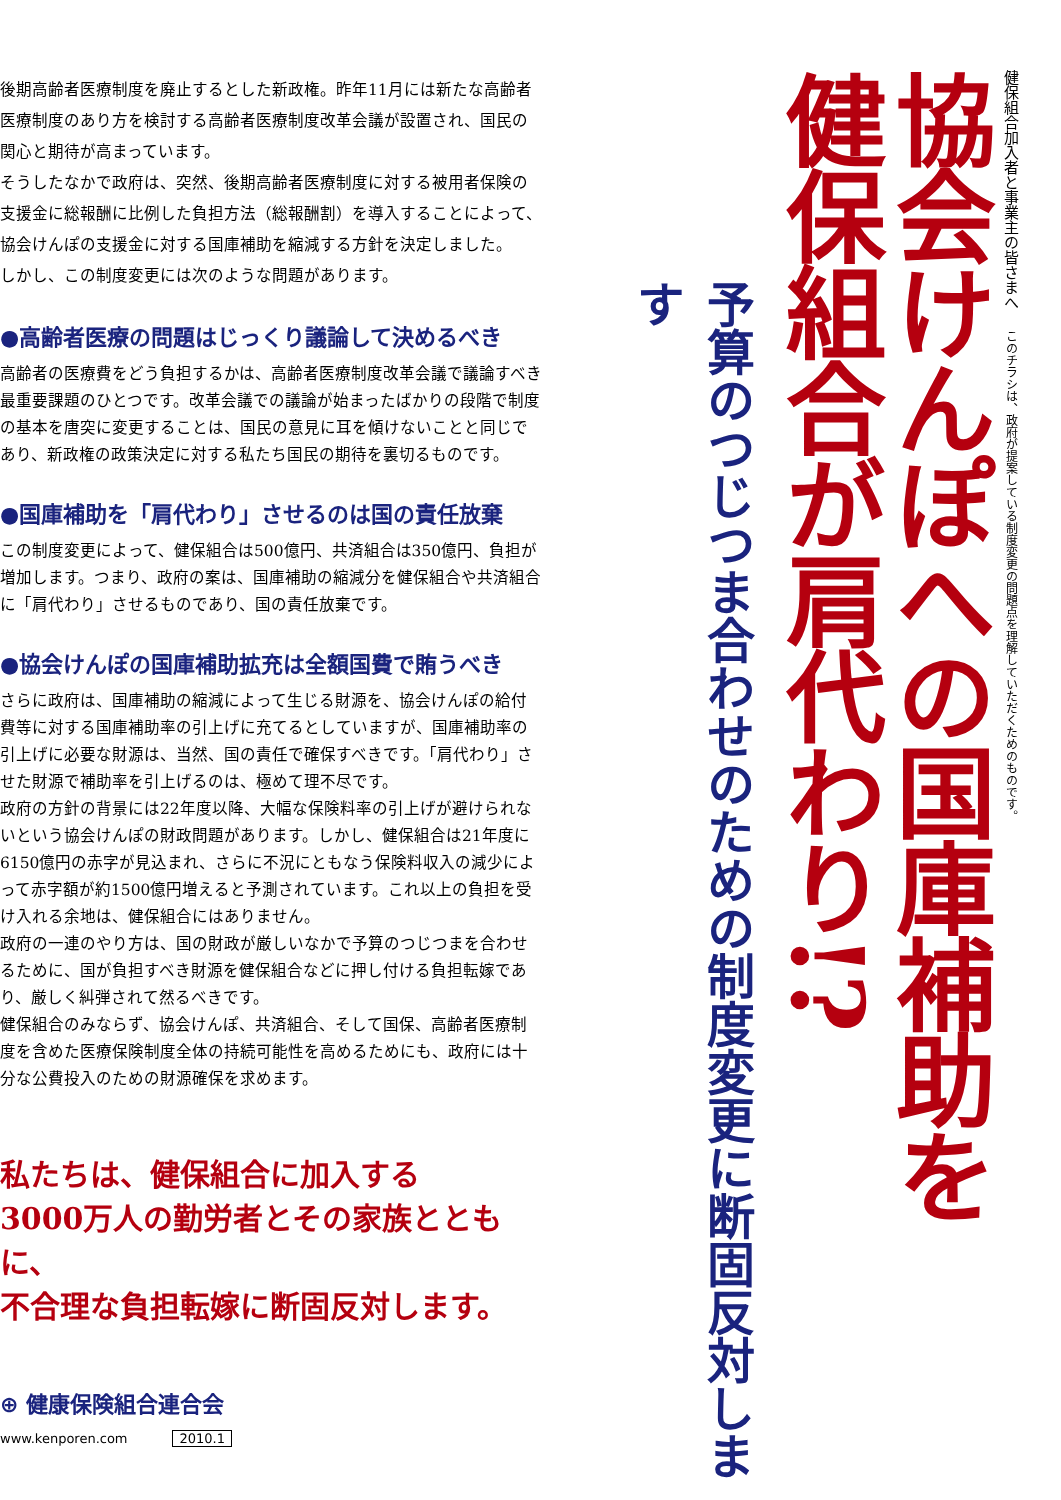健保組合加入者と事業主の皆さまへこのチラシは、政府が提案している制度変更の問題点を理解していただくためのものです。
協会けんぽへの国庫補助を
健保組合が肩代わり!?
予算のつじつま合わせのための制度変更に断固反対します
後期高齢者医療制度を廃止するとした新政権。昨年11月には新たな高齢者医療制度のあり方を検討する高齢者医療制度改革会議が設置され、国民の関心と期待が高まっています。
そうしたなかで政府は、突然、後期高齢者医療制度に対する被用者保険の支援金に総報酬に比例した負担方法（総報酬割）を導入することによって、協会けんぽの支援金に対する国庫補助を縮減する方針を決定しました。
しかし、この制度変更には次のような問題があります。
●高齢者医療の問題はじっくり議論して決めるべき
高齢者の医療費をどう負担するかは、高齢者医療制度改革会議で議論すべき最重要課題のひとつです。改革会議での議論が始まったばかりの段階で制度の基本を唐突に変更することは、国民の意見に耳を傾けないことと同じであり、新政権の政策決定に対する私たち国民の期待を裏切るものです。
●国庫補助を「肩代わり」させるのは国の責任放棄
この制度変更によって、健保組合は500億円、共済組合は350億円、負担が増加します。つまり、政府の案は、国庫補助の縮減分を健保組合や共済組合に「肩代わり」させるものであり、国の責任放棄です。
●協会けんぽの国庫補助拡充は全額国費で賄うべき
さらに政府は、国庫補助の縮減によって生じる財源を、協会けんぽの給付費等に対する国庫補助率の引上げに充てるとしていますが、国庫補助率の引上げに必要な財源は、当然、国の責任で確保すべきです。「肩代わり」させた財源で補助率を引上げるのは、極めて理不尽です。
政府の方針の背景には22年度以降、大幅な保険料率の引上げが避けられないという協会けんぽの財政問題があります。しかし、健保組合は21年度に6150億円の赤字が見込まれ、さらに不況にともなう保険料収入の減少によって赤字額が約1500億円増えると予測されています。これ以上の負担を受け入れる余地は、健保組合にはありません。
政府の一連のやり方は、国の財政が厳しいなかで予算のつじつまを合わせるために、国が負担すべき財源を健保組合などに押し付ける負担転嫁であり、厳しく糾弾されて然るべきです。
健保組合のみならず、協会けんぽ、共済組合、そして国保、高齢者医療制度を含めた医療保険制度全体の持続可能性を高めるためにも、政府には十分な公費投入のための財源確保を求めます。
私たちは、健保組合に加入する
3000万人の勤労者とその家族とともに、
不合理な負担転嫁に断固反対します。
⊕ 健康保険組合連合会
www.kenporen.com 2010.1